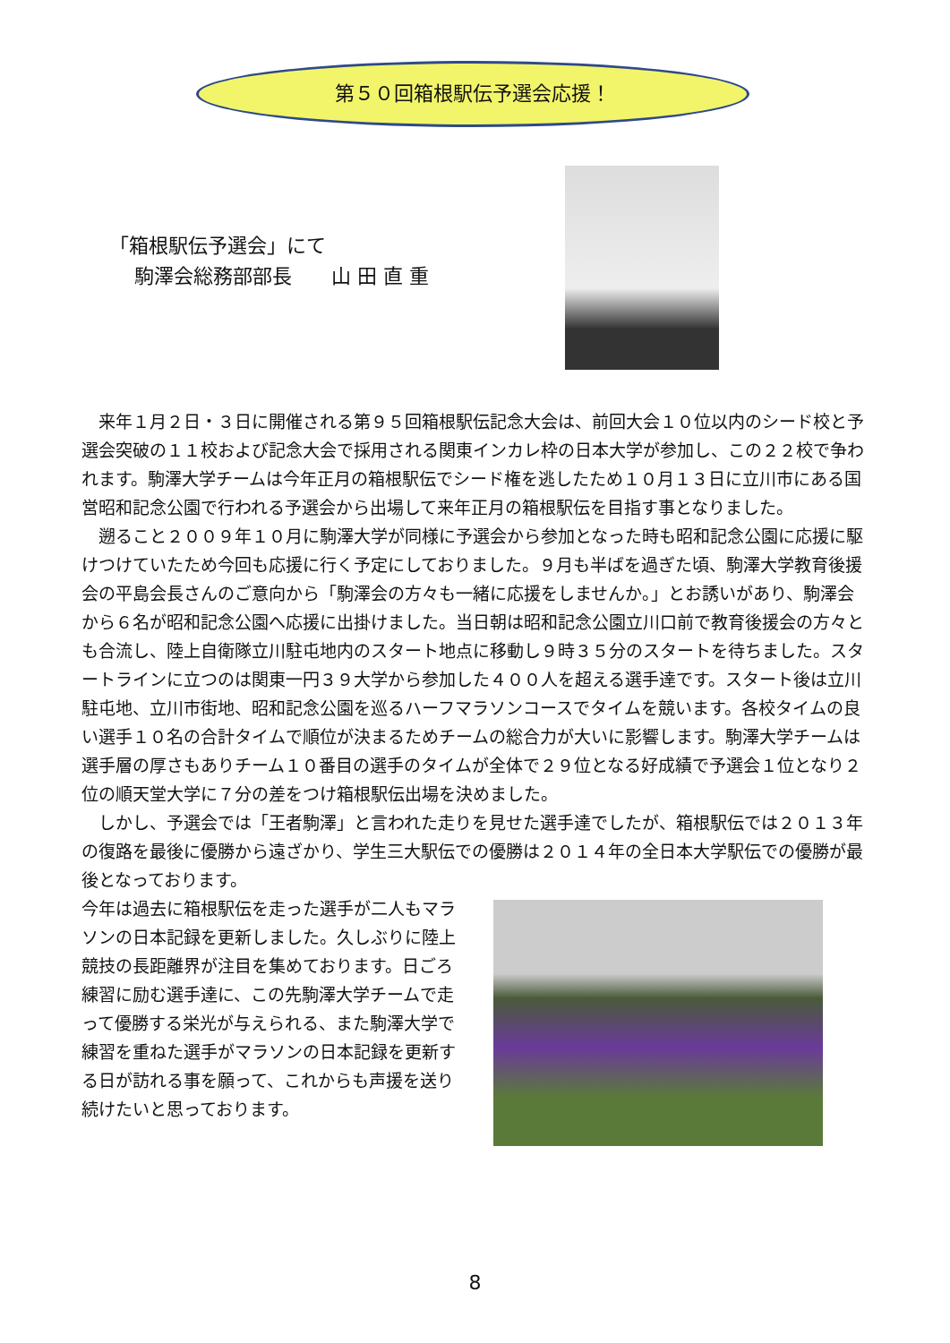第５０回箱根駅伝予選会応援！
「箱根駅伝予選会」にて
駒澤会総務部部長　　山 田 直 重
来年１月２日・３日に開催される第９５回箱根駅伝記念大会は、前回大会１０位以内のシード校と予選会突破の１１校および記念大会で採用される関東インカレ枠の日本大学が参加し、この２２校で争われます。駒澤大学チームは今年正月の箱根駅伝でシード権を逃したため１０月１３日に立川市にある国営昭和記念公園で行われる予選会から出場して来年正月の箱根駅伝を目指す事となりました。
遡ること２００９年１０月に駒澤大学が同様に予選会から参加となった時も昭和記念公園に応援に駆けつけていたため今回も応援に行く予定にしておりました。９月も半ばを過ぎた頃、駒澤大学教育後援会の平島会長さんのご意向から「駒澤会の方々も一緒に応援をしませんか。」とお誘いがあり、駒澤会から６名が昭和記念公園へ応援に出掛けました。当日朝は昭和記念公園立川口前で教育後援会の方々とも合流し、陸上自衛隊立川駐屯地内のスタート地点に移動し９時３５分のスタートを待ちました。スタートラインに立つのは関東一円３９大学から参加した４００人を超える選手達です。スタート後は立川駐屯地、立川市街地、昭和記念公園を巡るハーフマラソンコースでタイムを競います。各校タイムの良い選手１０名の合計タイムで順位が決まるためチームの総合力が大いに影響します。駒澤大学チームは選手層の厚さもありチーム１０番目の選手のタイムが全体で２９位となる好成績で予選会１位となり２位の順天堂大学に７分の差をつけ箱根駅伝出場を決めました。
しかし、予選会では「王者駒澤」と言われた走りを見せた選手達でしたが、箱根駅伝では２０１３年の復路を最後に優勝から遠ざかり、学生三大駅伝での優勝は２０１４年の全日本大学駅伝での優勝が最後となっております。
今年は過去に箱根駅伝を走った選手が二人もマラソンの日本記録を更新しました。久しぶりに陸上競技の長距離界が注目を集めております。日ごろ練習に励む選手達に、この先駒澤大学チームで走って優勝する栄光が与えられる、また駒澤大学で練習を重ねた選手がマラソンの日本記録を更新する日が訪れる事を願って、これからも声援を送り続けたいと思っております。
8